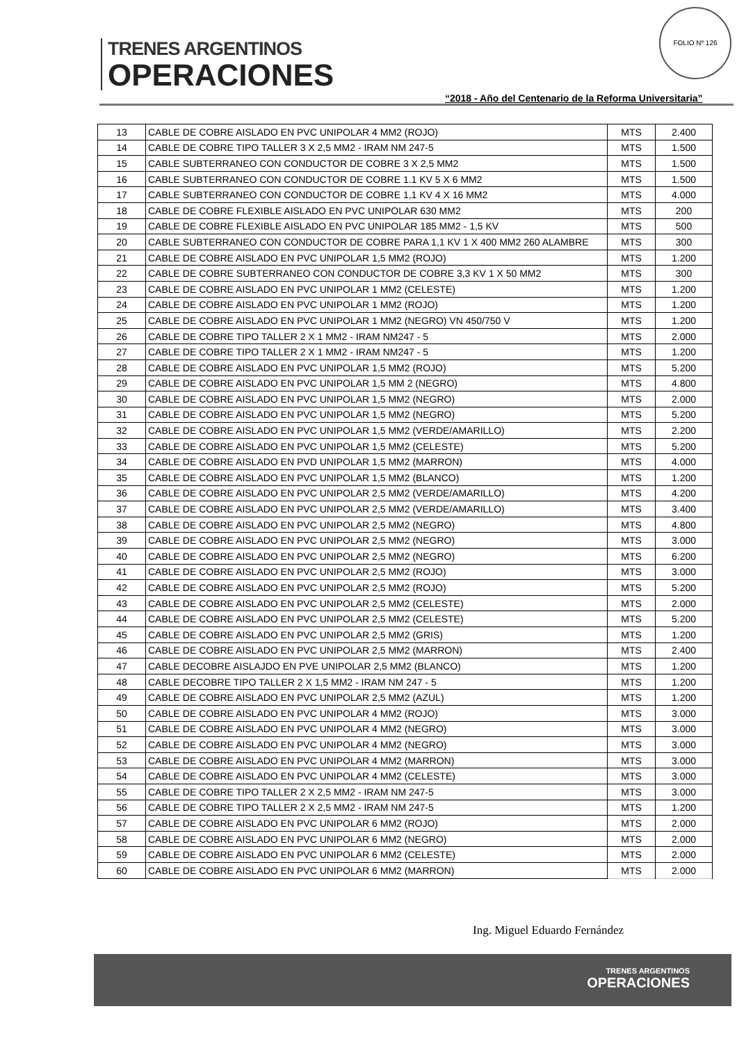TRENES ARGENTINOS
OPERACIONES
FOLIO Nº 126
“2018 - Año del Centenario de la Reforma Universitaria”
| 13 | CABLE DE COBRE AISLADO EN PVC UNIPOLAR 4 MM2 (ROJO) | MTS | 2.400 |
| 14 | CABLE DE COBRE TIPO TALLER 3 X 2,5 MM2 - IRAM NM 247-5 | MTS | 1.500 |
| 15 | CABLE SUBTERRANEO CON CONDUCTOR DE COBRE 3 X 2,5 MM2 | MTS | 1.500 |
| 16 | CABLE SUBTERRANEO CON CONDUCTOR DE COBRE 1.1 KV 5 X 6 MM2 | MTS | 1.500 |
| 17 | CABLE SUBTERRANEO CON CONDUCTOR DE COBRE 1,1 KV 4 X 16 MM2 | MTS | 4.000 |
| 18 | CABLE DE COBRE FLEXIBLE AISLADO EN PVC UNIPOLAR 630 MM2 | MTS | 200 |
| 19 | CABLE DE COBRE FLEXIBLE AISLADO EN PVC UNIPOLAR 185 MM2 - 1,5 KV | MTS | 500 |
| 20 | CABLE SUBTERRANEO CON CONDUCTOR DE COBRE PARA 1,1 KV 1 X 400 MM2 260 ALAMBRE | MTS | 300 |
| 21 | CABLE DE COBRE AISLADO EN PVC UNIPOLAR 1,5 MM2 (ROJO) | MTS | 1.200 |
| 22 | CABLE DE COBRE SUBTERRANEO CON CONDUCTOR DE COBRE 3,3 KV 1 X 50 MM2 | MTS | 300 |
| 23 | CABLE DE COBRE AISLADO EN PVC UNIPOLAR 1 MM2 (CELESTE) | MTS | 1.200 |
| 24 | CABLE DE COBRE AISLADO EN PVC UNIPOLAR 1 MM2 (ROJO) | MTS | 1.200 |
| 25 | CABLE DE COBRE AISLADO EN PVC UNIPOLAR 1 MM2 (NEGRO) VN 450/750 V | MTS | 1.200 |
| 26 | CABLE DE COBRE TIPO TALLER 2 X 1 MM2 - IRAM NM247 - 5 | MTS | 2.000 |
| 27 | CABLE DE COBRE TIPO TALLER 2 X 1 MM2 - IRAM NM247 - 5 | MTS | 1.200 |
| 28 | CABLE DE COBRE AISLADO EN PVC UNIPOLAR 1,5 MM2 (ROJO) | MTS | 5.200 |
| 29 | CABLE DE COBRE AISLADO EN PVC UNIPOLAR 1,5 MM 2 (NEGRO) | MTS | 4.800 |
| 30 | CABLE DE COBRE AISLADO EN PVC UNIPOLAR 1,5 MM2 (NEGRO) | MTS | 2.000 |
| 31 | CABLE DE COBRE AISLADO EN PVC UNIPOLAR 1,5 MM2 (NEGRO) | MTS | 5.200 |
| 32 | CABLE DE COBRE AISLADO EN PVC UNIPOLAR 1,5 MM2 (VERDE/AMARILLO) | MTS | 2.200 |
| 33 | CABLE DE COBRE AISLADO EN PVC UNIPOLAR 1,5 MM2 (CELESTE) | MTS | 5.200 |
| 34 | CABLE DE COBRE AISLADO EN PVD UNIPOLAR 1,5 MM2 (MARRON) | MTS | 4.000 |
| 35 | CABLE DE COBRE AISLADO EN PVC UNIPOLAR 1,5 MM2 (BLANCO) | MTS | 1.200 |
| 36 | CABLE DE COBRE AISLADO EN PVC UNIPOLAR 2,5 MM2 (VERDE/AMARILLO) | MTS | 4.200 |
| 37 | CABLE DE COBRE AISLADO EN PVC UNIPOLAR 2,5 MM2 (VERDE/AMARILLO) | MTS | 3.400 |
| 38 | CABLE DE COBRE AISLADO EN PVC UNIPOLAR 2,5 MM2 (NEGRO) | MTS | 4.800 |
| 39 | CABLE DE COBRE AISLADO EN PVC UNIPOLAR 2,5 MM2 (NEGRO) | MTS | 3.000 |
| 40 | CABLE DE COBRE AISLADO EN PVC UNIPOLAR 2,5 MM2 (NEGRO) | MTS | 6.200 |
| 41 | CABLE DE COBRE AISLADO EN PVC UNIPOLAR 2,5 MM2 (ROJO) | MTS | 3.000 |
| 42 | CABLE DE COBRE AISLADO EN PVC UNIPOLAR 2,5 MM2 (ROJO) | MTS | 5.200 |
| 43 | CABLE DE COBRE AISLADO EN PVC UNIPOLAR 2,5 MM2 (CELESTE) | MTS | 2.000 |
| 44 | CABLE DE COBRE AISLADO EN PVC UNIPOLAR 2,5 MM2 (CELESTE) | MTS | 5.200 |
| 45 | CABLE DE COBRE AISLADO EN PVC UNIPOLAR 2,5 MM2 (GRIS) | MTS | 1.200 |
| 46 | CABLE DE COBRE AISLADO EN PVC UNIPOLAR 2,5 MM2 (MARRON) | MTS | 2.400 |
| 47 | CABLE DECOBRE AISLAJDO EN PVE UNIPOLAR 2,5 MM2 (BLANCO) | MTS | 1.200 |
| 48 | CABLE DECOBRE TIPO TALLER 2 X 1,5 MM2 - IRAM NM 247 - 5 | MTS | 1.200 |
| 49 | CABLE DE COBRE AISLADO EN PVC UNIPOLAR 2,5 MM2 (AZUL) | MTS | 1.200 |
| 50 | CABLE DE COBRE AISLADO EN PVC UNIPOLAR 4 MM2 (ROJO) | MTS | 3.000 |
| 51 | CABLE DE COBRE AISLADO EN PVC UNIPOLAR 4 MM2 (NEGRO) | MTS | 3.000 |
| 52 | CABLE DE COBRE AISLADO EN PVC UNIPOLAR 4 MM2 (NEGRO) | MTS | 3.000 |
| 53 | CABLE DE COBRE AISLADO EN PVC UNIPOLAR 4 MM2 (MARRON) | MTS | 3.000 |
| 54 | CABLE DE COBRE AISLADO EN PVC UNIPOLAR 4 MM2 (CELESTE) | MTS | 3.000 |
| 55 | CABLE DE COBRE TIPO TALLER 2 X 2,5 MM2 - IRAM NM 247-5 | MTS | 3.000 |
| 56 | CABLE DE COBRE TIPO TALLER 2 X 2,5 MM2 - IRAM NM 247-5 | MTS | 1.200 |
| 57 | CABLE DE COBRE AISLADO EN PVC UNIPOLAR 6 MM2 (ROJO) | MTS | 2.000 |
| 58 | CABLE DE COBRE AISLADO EN PVC UNIPOLAR 6 MM2 (NEGRO) | MTS | 2.000 |
| 59 | CABLE DE COBRE AISLADO EN PVC UNIPOLAR 6 MM2 (CELESTE) | MTS | 2.000 |
| 60 | CABLE DE COBRE AISLADO EN PVC UNIPOLAR 6 MM2 (MARRON) | MTS | 2.000 |
Ing. Miguel Eduardo Fernández
TRENES ARGENTINOS
OPERACIONES